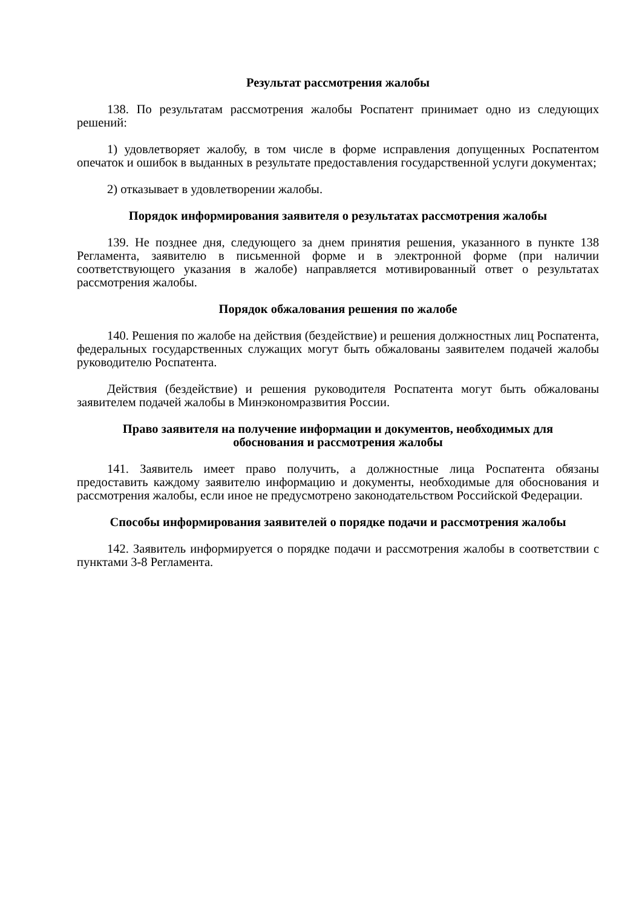Результат рассмотрения жалобы
138. По результатам рассмотрения жалобы Роспатент принимает одно из следующих решений:
1) удовлетворяет жалобу, в том числе в форме исправления допущенных Роспатентом опечаток и ошибок в выданных в результате предоставления государственной услуги документах;
2) отказывает в удовлетворении жалобы.
Порядок информирования заявителя о результатах рассмотрения жалобы
139. Не позднее дня, следующего за днем принятия решения, указанного в пункте 138 Регламента, заявителю в письменной форме и в электронной форме (при наличии соответствующего указания в жалобе) направляется мотивированный ответ о результатах рассмотрения жалобы.
Порядок обжалования решения по жалобе
140. Решения по жалобе на действия (бездействие) и решения должностных лиц Роспатента, федеральных государственных служащих могут быть обжалованы заявителем подачей жалобы руководителю Роспатента.
Действия (бездействие) и решения руководителя Роспатента могут быть обжалованы заявителем подачей жалобы в Минэкономразвития России.
Право заявителя на получение информации и документов, необходимых для
обоснования и рассмотрения жалобы
141. Заявитель имеет право получить, а должностные лица Роспатента обязаны предоставить каждому заявителю информацию и документы, необходимые для обоснования и рассмотрения жалобы, если иное не предусмотрено законодательством Российской Федерации.
Способы информирования заявителей о порядке подачи и рассмотрения жалобы
142. Заявитель информируется о порядке подачи и рассмотрения жалобы в соответствии с пунктами 3-8 Регламента.